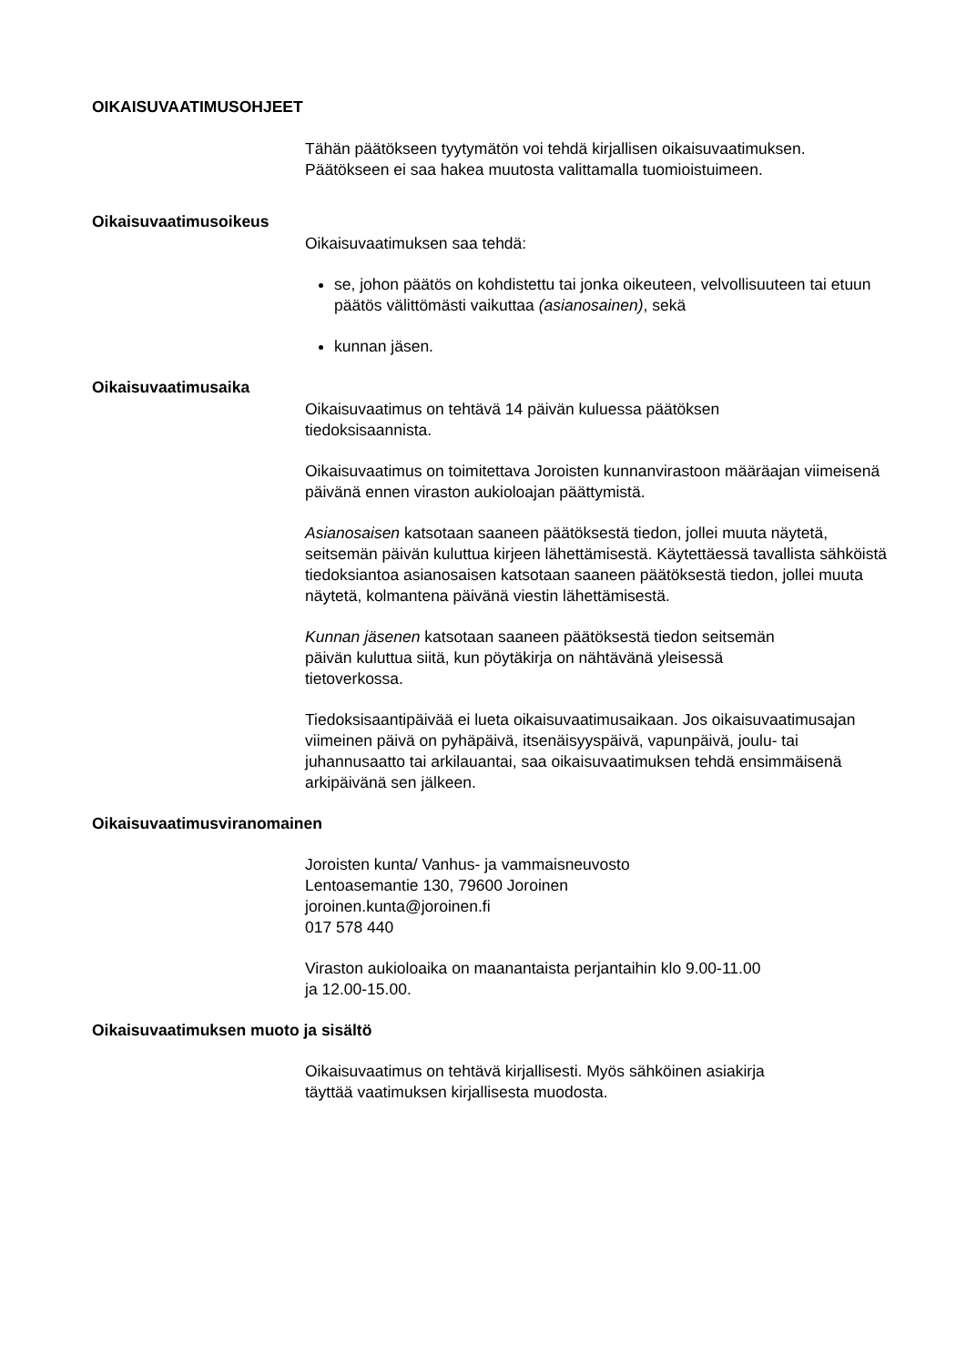OIKAISUVAATIMUSOHJEET
Tähän päätökseen tyytymätön voi tehdä kirjallisen oikaisuvaatimuksen.
Päätökseen ei saa hakea muutosta valittamalla tuomioistuimeen.
Oikaisuvaatimusoikeus
Oikaisuvaatimuksen saa tehdä:
se, johon päätös on kohdistettu tai jonka oikeuteen, velvollisuuteen tai etuun päätös välittömästi vaikuttaa (asianosainen), sekä
kunnan jäsen.
Oikaisuvaatimusaika
Oikaisuvaatimus on tehtävä 14 päivän kuluessa päätöksen
tiedoksisaannista.
Oikaisuvaatimus on toimitettava Joroisten kunnanvirastoon määräajan viimeisenä päivänä ennen viraston aukioloajan päättymistä.
Asianosaisen katsotaan saaneen päätöksestä tiedon, jollei muuta näytetä, seitsemän päivän kuluttua kirjeen lähettämisestä. Käytettäessä tavallista sähköistä tiedoksiantoa asianosaisen katsotaan saaneen päätöksestä tiedon, jollei muuta näytetä, kolmantena päivänä viestin lähettämisestä.
Kunnan jäsenen katsotaan saaneen päätöksestä tiedon seitsemän
päivän kuluttua siitä, kun pöytäkirja on nähtävänä yleisessä
tietoverkossa.
Tiedoksisaantipäivää ei lueta oikaisuvaatimusaikaan. Jos oikaisuvaatimusajan viimeinen päivä on pyhäpäivä, itsenäisyyspäivä, vapunpäivä, joulu- tai juhannusaatto tai arkilauantai, saa oikaisuvaatimuksen tehdä ensimmäisenä arkipäivänä sen jälkeen.
Oikaisuvaatimusviranomainen
Joroisten kunta/ Vanhus- ja vammaisneuvosto
Lentoasemantie 130, 79600 Joroinen
joroinen.kunta@joroinen.fi
017 578 440
Viraston aukioloaika on maanantaista perjantaihin klo 9.00-11.00
ja 12.00-15.00.
Oikaisuvaatimuksen muoto ja sisältö
Oikaisuvaatimus on tehtävä kirjallisesti. Myös sähköinen asiakirja
täyttää vaatimuksen kirjallisesta muodosta.